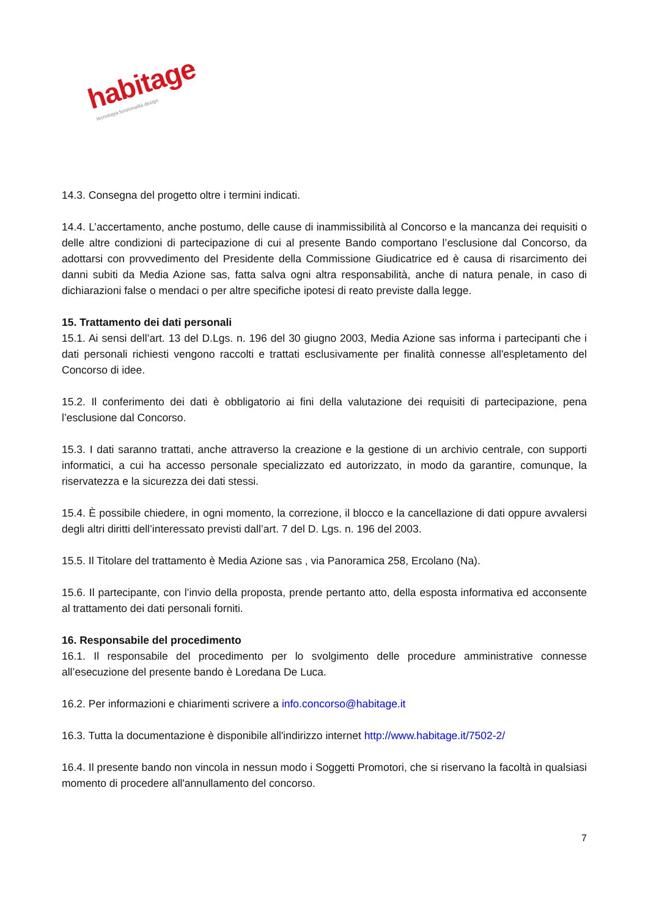habitage
tecnologia funzionalità design
14.3. Consegna del progetto oltre i termini indicati.
14.4. L’accertamento, anche postumo, delle cause di inammissibilità al Concorso e la mancanza dei requisiti o delle altre condizioni di partecipazione di cui al presente Bando comportano l’esclusione dal Concorso, da adottarsi con provvedimento del Presidente della Commissione Giudicatrice ed è causa di risarcimento dei danni subiti da Media Azione sas, fatta salva ogni altra responsabilità, anche di natura penale, in caso di dichiarazioni false o mendaci o per altre specifiche ipotesi di reato previste dalla legge.
15. Trattamento dei dati personali
15.1. Ai sensi dell’art. 13 del D.Lgs. n. 196 del 30 giugno 2003, Media Azione sas informa i partecipanti che i dati personali richiesti vengono raccolti e trattati esclusivamente per finalità connesse all'espletamento del Concorso di idee.
15.2. Il conferimento dei dati è obbligatorio ai fini della valutazione dei requisiti di partecipazione, pena l’esclusione dal Concorso.
15.3. I dati saranno trattati, anche attraverso la creazione e la gestione di un archivio centrale, con supporti informatici, a cui ha accesso personale specializzato ed autorizzato, in modo da garantire, comunque, la riservatezza e la sicurezza dei dati stessi.
15.4. È possibile chiedere, in ogni momento, la correzione, il blocco e la cancellazione di dati oppure avvalersi degli altri diritti dell’interessato previsti dall’art. 7 del D. Lgs. n. 196 del 2003.
15.5. Il Titolare del trattamento è Media Azione sas , via Panoramica 258, Ercolano (Na).
15.6. Il partecipante, con l’invio della proposta, prende pertanto atto, della esposta informativa ed acconsente al trattamento dei dati personali forniti.
16. Responsabile del procedimento
16.1. Il responsabile del procedimento per lo svolgimento delle procedure amministrative connesse all’esecuzione del presente bando è Loredana De Luca.
16.2. Per informazioni e chiarimenti scrivere a info.concorso@habitage.it
16.3. Tutta la documentazione è disponibile all'indirizzo internet http://www.habitage.it/7502-2/
16.4. Il presente bando non vincola in nessun modo i Soggetti Promotori, che si riservano la facoltà in qualsiasi momento di procedere all'annullamento del concorso.
7